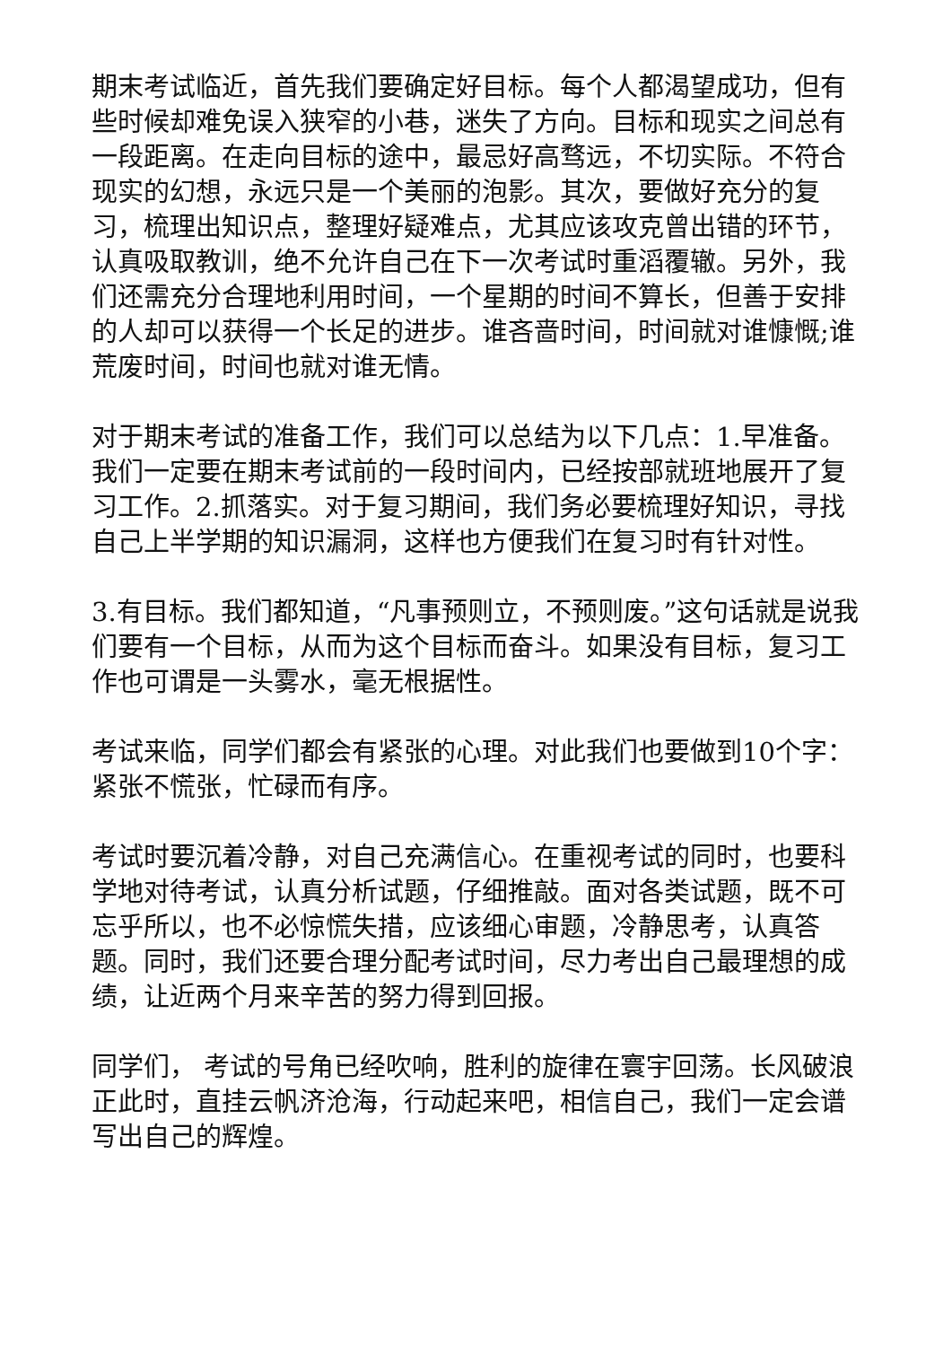期末考试临近，首先我们要确定好目标。每个人都渴望成功，但有些时候却难免误入狭窄的小巷，迷失了方向。目标和现实之间总有一段距离。在走向目标的途中，最忌好高骛远，不切实际。不符合现实的幻想，永远只是一个美丽的泡影。其次，要做好充分的复习，梳理出知识点，整理好疑难点，尤其应该攻克曾出错的环节，认真吸取教训，绝不允许自己在下一次考试时重滔覆辙。另外，我们还需充分合理地利用时间，一个星期的时间不算长，但善于安排的人却可以获得一个长足的进步。谁吝啬时间，时间就对谁慷慨;谁荒废时间，时间也就对谁无情。
对于期末考试的准备工作，我们可以总结为以下几点：1.早准备。我们一定要在期末考试前的一段时间内，已经按部就班地展开了复习工作。2.抓落实。对于复习期间，我们务必要梳理好知识，寻找自己上半学期的知识漏洞，这样也方便我们在复习时有针对性。
3.有目标。我们都知道，“凡事预则立，不预则废。”这句话就是说我们要有一个目标，从而为这个目标而奋斗。如果没有目标，复习工作也可谓是一头雾水，毫无根据性。
考试来临，同学们都会有紧张的心理。对此我们也要做到10个字：紧张不慌张，忙碌而有序。
考试时要沉着冷静，对自己充满信心。在重视考试的同时，也要科学地对待考试，认真分析试题，仔细推敲。面对各类试题，既不可忘乎所以，也不必惊慌失措，应该细心审题，冷静思考，认真答题。同时，我们还要合理分配考试时间，尽力考出自己最理想的成绩，让近两个月来辛苦的努力得到回报。
同学们， 考试的号角已经吹响，胜利的旋律在寰宇回荡。长风破浪正此时，直挂云帆济沧海，行动起来吧，相信自己，我们一定会谱写出自己的辉煌。